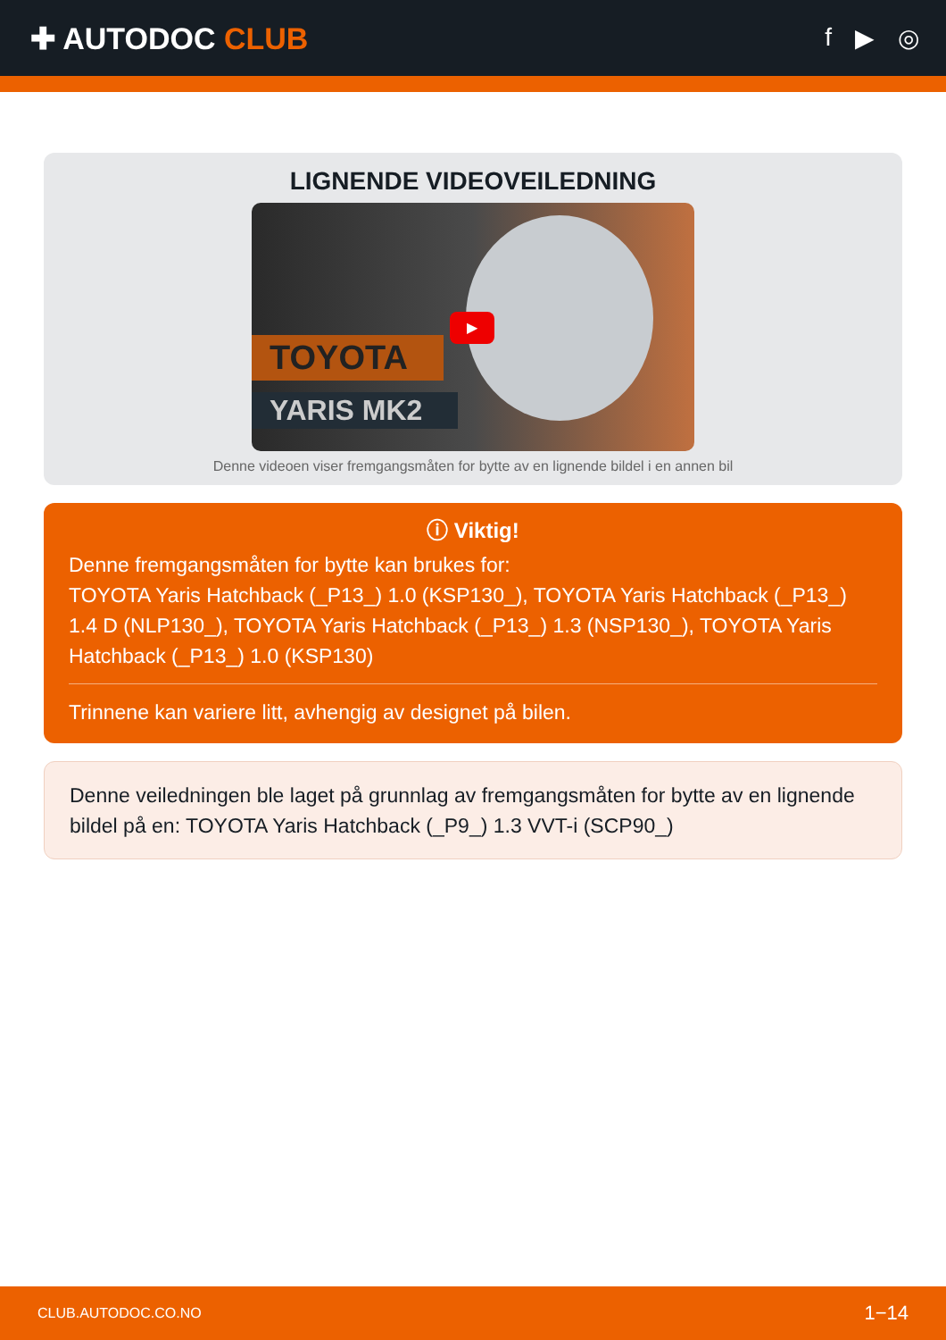✚ AUTODOC CLUB
f ▶ ◎
LIGNENDE VIDEOVEILEDNING
TOYOTA
YARIS MK2
▶
Denne videoen viser fremgangsmåten for bytte av en lignende bildel i en annen bil
ⓘ Viktig!
Denne fremgangsmåten for bytte kan brukes for:
TOYOTA Yaris Hatchback (_P13_) 1.0 (KSP130_), TOYOTA Yaris Hatchback (_P13_) 1.4 D (NLP130_), TOYOTA Yaris Hatchback (_P13_) 1.3 (NSP130_), TOYOTA Yaris Hatchback (_P13_) 1.0 (KSP130)
Trinnene kan variere litt, avhengig av designet på bilen.
Denne veiledningen ble laget på grunnlag av fremgangsmåten for bytte av en lignende bildel på en: TOYOTA Yaris Hatchback (_P9_) 1.3 VVT-i (SCP90_)
CLUB.AUTODOC.CO.NO 1−14